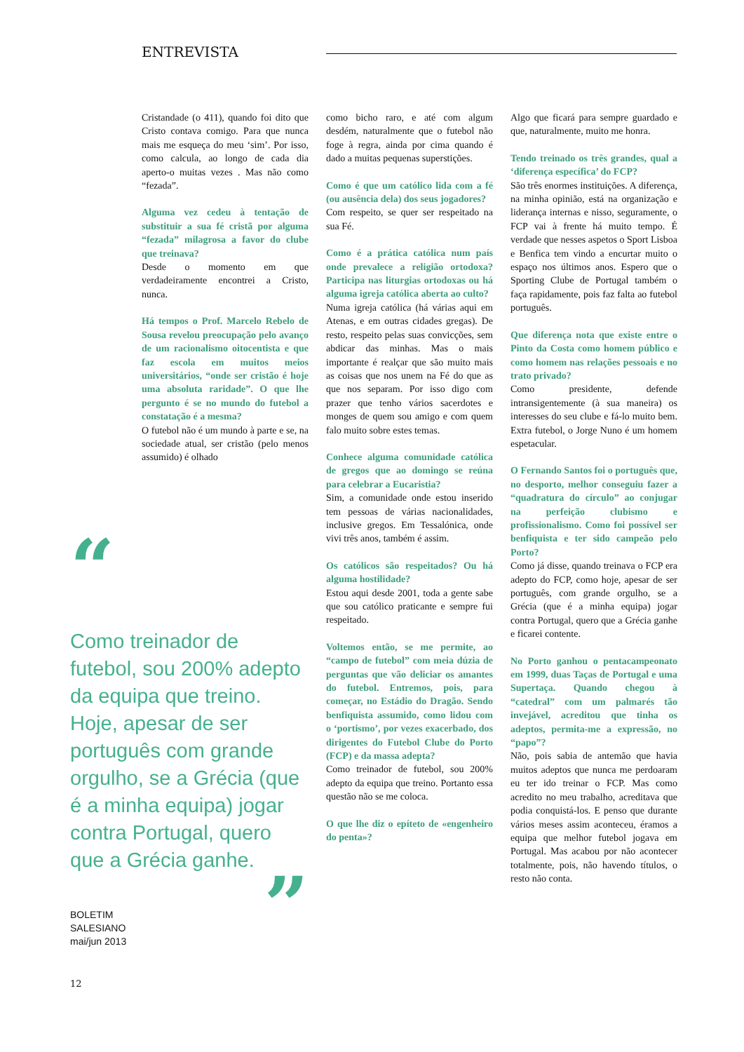ENTREVISTA
Cristandade (o 411), quando foi dito que Cristo contava comigo. Para que nunca mais me esqueça do meu ‘sim’. Por isso, como calcula, ao longo de cada dia aperto-o muitas vezes . Mas não como “fezada”.
Alguma vez cedeu à tentação de substituir a sua fé cristã por alguma “fezada” milagrosa a favor do clube que treinava?
Desde o momento em que verdadeiramente encontrei a Cristo, nunca.
Há tempos o Prof. Marcelo Rebelo de Sousa revelou preocupação pelo avanço de um racionalismo oitocentista e que faz escola em muitos meios universitários, “onde ser cristão é hoje uma absoluta raridade”. O que lhe pergunto é se no mundo do futebol a constatação é a mesma?
O futebol não é um mundo à parte e se, na sociedade atual, ser cristão (pelo menos assumido) é olhado
como bicho raro, e até com algum desdém, naturalmente que o futebol não foge à regra, ainda por cima quando é dado a muitas pequenas superstições.
Como é que um católico lida com a fé (ou ausência dela) dos seus jogadores?
Com respeito, se quer ser respeitado na sua Fé.
Como é a prática católica num país onde prevalece a religião ortodoxa? Participa nas liturgias ortodoxas ou há alguma igreja católica aberta ao culto?
Numa igreja católica (há várias aqui em Atenas, e em outras cidades gregas). De resto, respeito pelas suas convicções, sem abdicar das minhas. Mas o mais importante é realçar que são muito mais as coisas que nos unem na Fé do que as que nos separam. Por isso digo com prazer que tenho vários sacerdotes e monges de quem sou amigo e com quem falo muito sobre estes temas.
Conhece alguma comunidade católica de gregos que ao domingo se reúna para celebrar a Eucaristia?
Sim, a comunidade onde estou inserido tem pessoas de várias nacionalidades, inclusive gregos. Em Tessalónica, onde vivi três anos, também é assim.
Os católicos são respeitados? Ou há alguma hostilidade?
Estou aqui desde 2001, toda a gente sabe que sou católico praticante e sempre fui respeitado.
Voltemos então, se me permite, ao “campo de futebol” com meia dúzia de perguntas que vão deliciar os amantes do futebol. Entremos, pois, para começar, no Estádio do Dragão. Sendo benfiquista assumido, como lidou com o ‘portismo’, por vezes exacerbado, dos dirigentes do Futebol Clube do Porto (FCP) e da massa adepta?
Como treinador de futebol, sou 200% adepto da equipa que treino. Portanto essa questão não se me coloca.
O que lhe diz o epíteto de «engenheiro do penta»?
Algo que ficará para sempre guardado e que, naturalmente, muito me honra.
Tendo treinado os três grandes, qual a ‘diferença específica’ do FCP?
São três enormes instituições. A diferença, na minha opinião, está na organização e liderança internas e nisso, seguramente, o FCP vai à frente há muito tempo. É verdade que nesses aspetos o Sport Lisboa e Benfica tem vindo a encurtar muito o espaço nos últimos anos. Espero que o Sporting Clube de Portugal também o faça rapidamente, pois faz falta ao futebol português.
Que diferença nota que existe entre o Pinto da Costa como homem público e como homem nas relações pessoais e no trato privado?
Como presidente, defende intransigentemente (à sua maneira) os interesses do seu clube e fá-lo muito bem. Extra futebol, o Jorge Nuno é um homem espetacular.
O Fernando Santos foi o português que, no desporto, melhor conseguiu fazer a “quadratura do círculo” ao conjugar na perfeição clubismo e profissionalismo. Como foi possível ser benfiquista e ter sido campeão pelo Porto?
Como já disse, quando treinava o FCP era adepto do FCP, como hoje, apesar de ser português, com grande orgulho, se a Grécia (que é a minha equipa) jogar contra Portugal, quero que a Grécia ganhe e ficarei contente.
No Porto ganhou o pentacampeonato em 1999, duas Taças de Portugal e uma Supertaça. Quando chegou à “catedral” com um palmarés tão invejável, acreditou que tinha os adeptos, permita-me a expressão, no “papo”?
Não, pois sabia de antemão que havia muitos adeptos que nunca me perdoaram eu ter ido treinar o FCP. Mas como acredito no meu trabalho, acreditava que podia conquistá-los. E penso que durante vários meses assim aconteceu, éramos a equipa que melhor futebol jogava em Portugal. Mas acabou por não acontecer totalmente, pois, não havendo títulos, o resto não conta.
“
Como treinador de futebol, sou 200% adepto da equipa que treino. Hoje, apesar de ser português com grande orgulho, se a Grécia (que é a minha equipa) jogar contra Portugal, quero que a Grécia ganhe.
”
BOLETIM
SALESIANO
mai/jun 2013
12